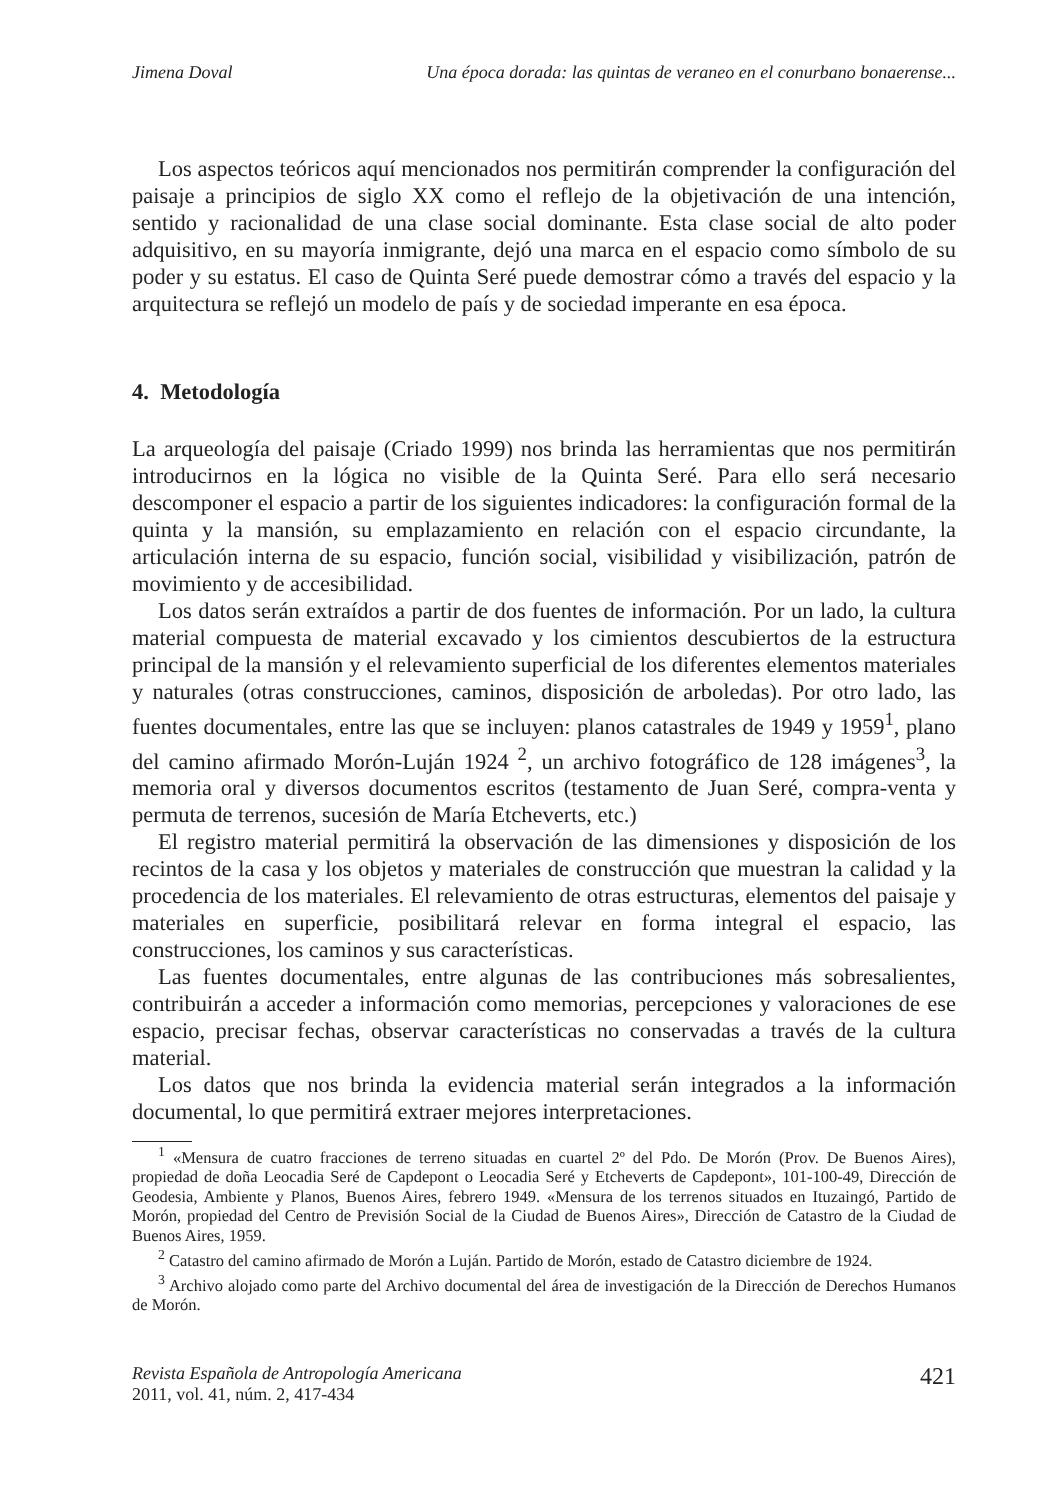Jimena Doval Una época dorada: las quintas de veraneo en el conurbano bonaerense...
Los aspectos teóricos aquí mencionados nos permitirán comprender la configuración del paisaje a principios de siglo XX como el reflejo de la objetivación de una intención, sentido y racionalidad de una clase social dominante. Esta clase social de alto poder adquisitivo, en su mayoría inmigrante, dejó una marca en el espacio como símbolo de su poder y su estatus. El caso de Quinta Seré puede demostrar cómo a través del espacio y la arquitectura se reflejó un modelo de país y de sociedad imperante en esa época.
4. Metodología
La arqueología del paisaje (Criado 1999) nos brinda las herramientas que nos permitirán introducirnos en la lógica no visible de la Quinta Seré. Para ello será necesario descomponer el espacio a partir de los siguientes indicadores: la configuración formal de la quinta y la mansión, su emplazamiento en relación con el espacio circundante, la articulación interna de su espacio, función social, visibilidad y visibilización, patrón de movimiento y de accesibilidad.
Los datos serán extraídos a partir de dos fuentes de información. Por un lado, la cultura material compuesta de material excavado y los cimientos descubiertos de la estructura principal de la mansión y el relevamiento superficial de los diferentes elementos materiales y naturales (otras construcciones, caminos, disposición de arboledas). Por otro lado, las fuentes documentales, entre las que se incluyen: planos catastrales de 1949 y 1959<sup>1</sup>, plano del camino afirmado Morón-Luján 1924 <sup>2</sup>, un archivo fotográfico de 128 imágenes<sup>3</sup>, la memoria oral y diversos documentos escritos (testamento de Juan Seré, compra-venta y permuta de terrenos, sucesión de María Etcheverts, etc.)
El registro material permitirá la observación de las dimensiones y disposición de los recintos de la casa y los objetos y materiales de construcción que muestran la calidad y la procedencia de los materiales. El relevamiento de otras estructuras, elementos del paisaje y materiales en superficie, posibilitará relevar en forma integral el espacio, las construcciones, los caminos y sus características.
Las fuentes documentales, entre algunas de las contribuciones más sobresalientes, contribuirán a acceder a información como memorias, percepciones y valoraciones de ese espacio, precisar fechas, observar características no conservadas a través de la cultura material.
Los datos que nos brinda la evidencia material serán integrados a la información documental, lo que permitirá extraer mejores interpretaciones.
<sup>1</sup> «Mensura de cuatro fracciones de terreno situadas en cuartel 2º del Pdo. De Morón (Prov. De Buenos Aires), propiedad de doña Leocadia Seré de Capdepont o Leocadia Seré y Etcheverts de Capdepont», 101-100-49, Dirección de Geodesia, Ambiente y Planos, Buenos Aires, febrero 1949. «Mensura de los terrenos situados en Ituzaingó, Partido de Morón, propiedad del Centro de Previsión Social de la Ciudad de Buenos Aires», Dirección de Catastro de la Ciudad de Buenos Aires, 1959.
<sup>2</sup> Catastro del camino afirmado de Morón a Luján. Partido de Morón, estado de Catastro diciembre de 1924.
<sup>3</sup> Archivo alojado como parte del Archivo documental del área de investigación de la Dirección de Derechos Humanos de Morón.
Revista Española de Antropología Americana
2011, vol. 41, núm. 2, 417-434
421